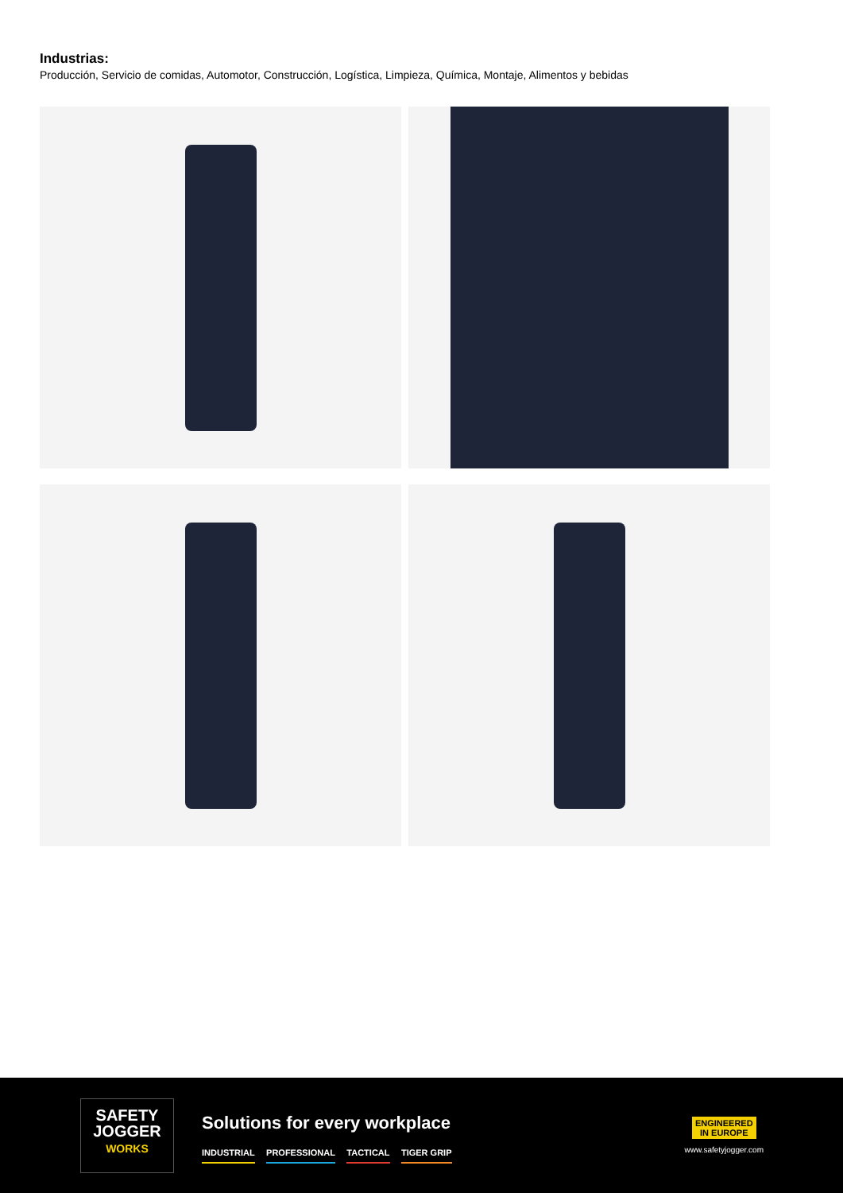Industrias:
Producción, Servicio de comidas, Automotor, Construcción, Logística, Limpieza, Química, Montaje, Alimentos y bebidas
SAFETY
JOGGER
WORKS
Solutions for every workplace
INDUSTRIAL PROFESSIONAL TACTICAL TIGER GRIP
ENGINEERED
IN EUROPE
www.safetyjogger.com